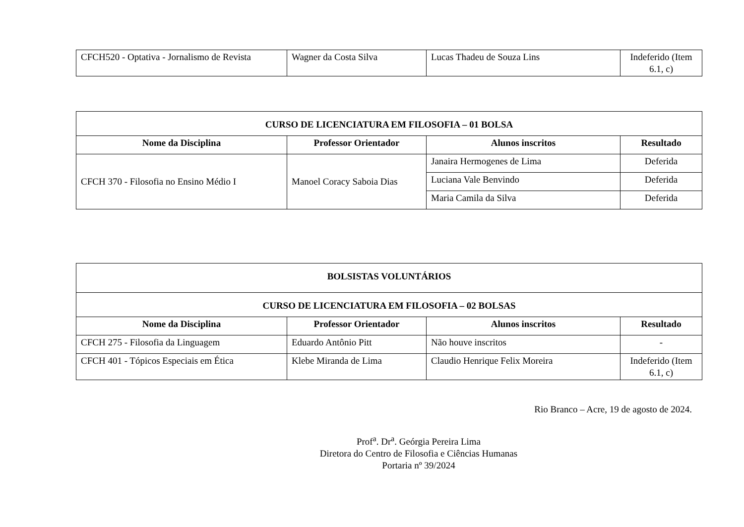| CFCH520 - Optativa - Jornalismo de Revista | Wagner da Costa Silva | Lucas Thadeu de Souza Lins | Indeferido (Item 6.1, c) |
| CURSO DE LICENCIATURA EM FILOSOFIA – 01 BOLSA | | | |
| Nome da Disciplina | Professor Orientador | Alunos inscritos | Resultado |
| CFCH 370 - Filosofia no Ensino Médio I | Manoel Coracy Saboia Dias | Janaira Hermogenes de Lima | Deferida |
| | | Luciana Vale Benvindo | Deferida |
| | | Maria Camila da Silva | Deferida |
| BOLSISTAS VOLUNTÁRIOS | | | |
| CURSO DE LICENCIATURA EM FILOSOFIA – 02 BOLSAS | | | |
| Nome da Disciplina | Professor Orientador | Alunos inscritos | Resultado |
| CFCH 275 - Filosofia da Linguagem | Eduardo Antônio Pitt | Não houve inscritos | - |
| CFCH 401 - Tópicos Especiais em Ética | Klebe Miranda de Lima | Claudio Henrique Felix Moreira | Indeferido (Item 6.1, c) |
Rio Branco – Acre, 19 de agosto de 2024.
Prof<sup>a</sup>. Dr<sup>a</sup>. Geórgia Pereira Lima
Diretora do Centro de Filosofia e Ciências Humanas
Portaria nº 39/2024